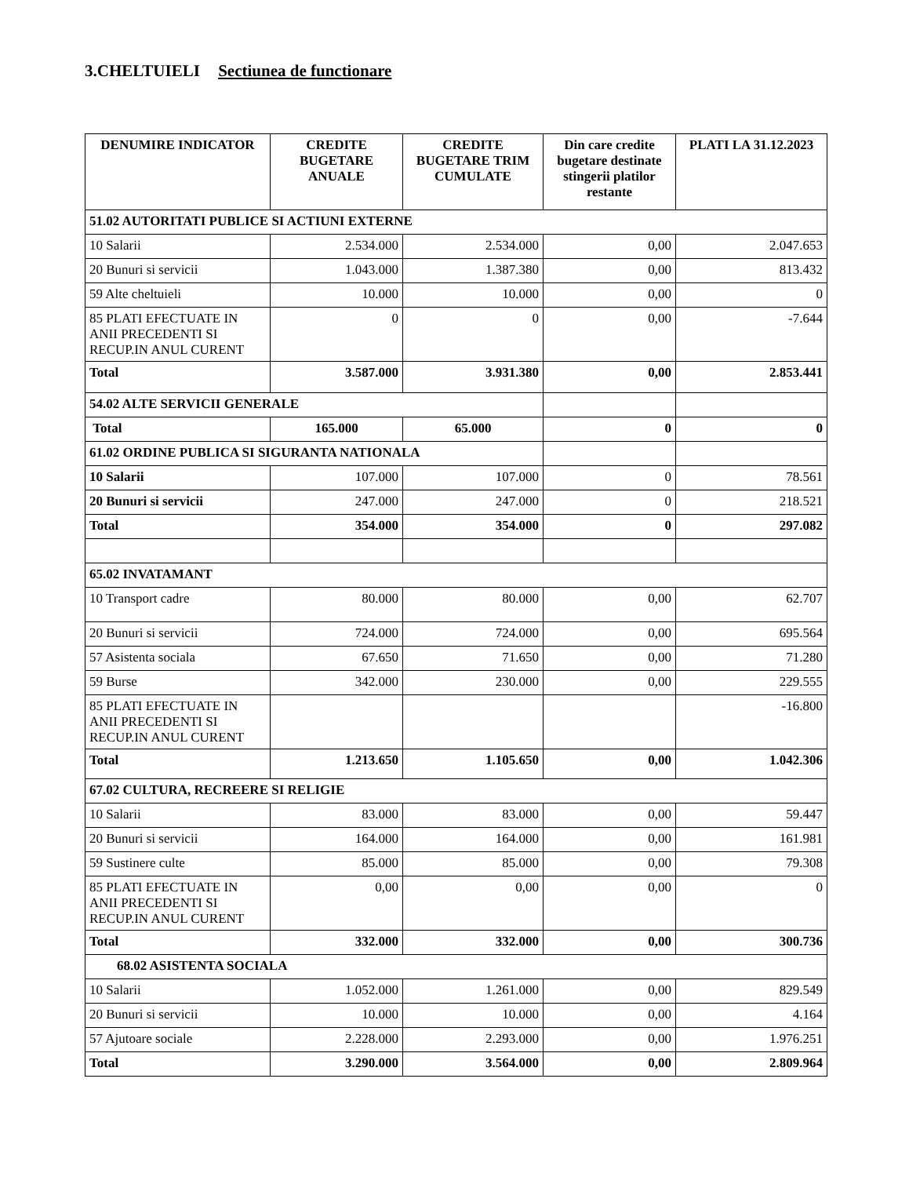3.CHELTUIELI Sectiunea de functionare
| DENUMIRE INDICATOR | CREDITE BUGETARE ANUALE | CREDITE BUGETARE TRIM CUMULATE | Din care credite bugetare destinate stingerii platilor restante | PLATI LA 31.12.2023 |
| --- | --- | --- | --- | --- |
| 51.02 AUTORITATI PUBLICE SI ACTIUNI EXTERNE | | | | |
| 10 Salarii | 2.534.000 | 2.534.000 | 0,00 | 2.047.653 |
| 20 Bunuri si servicii | 1.043.000 | 1.387.380 | 0,00 | 813.432 |
| 59 Alte cheltuieli | 10.000 | 10.000 | 0,00 | 0 |
| 85 PLATI EFECTUATE IN ANII PRECEDENTI SI RECUP.IN ANUL CURENT | 0 | 0 | 0,00 | -7.644 |
| Total | 3.587.000 | 3.931.380 | 0,00 | 2.853.441 |
| 54.02 ALTE SERVICII GENERALE | | | | |
| Total | 165.000 | 65.000 | 0 | 0 |
| 61.02 ORDINE PUBLICA SI SIGURANTA NATIONALA | | | | |
| 10 Salarii | 107.000 | 107.000 | 0 | 78.561 |
| 20 Bunuri si servicii | 247.000 | 247.000 | 0 | 218.521 |
| Total | 354.000 | 354.000 | 0 | 297.082 |
| 65.02 INVATAMANT | | | | |
| 10 Transport cadre | 80.000 | 80.000 | 0,00 | 62.707 |
| 20 Bunuri si servicii | 724.000 | 724.000 | 0,00 | 695.564 |
| 57 Asistenta sociala | 67.650 | 71.650 | 0,00 | 71.280 |
| 59 Burse | 342.000 | 230.000 | 0,00 | 229.555 |
| 85 PLATI EFECTUATE IN ANII PRECEDENTI SI RECUP.IN ANUL CURENT | | | | -16.800 |
| Total | 1.213.650 | 1.105.650 | 0,00 | 1.042.306 |
| 67.02 CULTURA, RECREERE SI RELIGIE | | | | |
| 10 Salarii | 83.000 | 83.000 | 0,00 | 59.447 |
| 20 Bunuri si servicii | 164.000 | 164.000 | 0,00 | 161.981 |
| 59 Sustinere culte | 85.000 | 85.000 | 0,00 | 79.308 |
| 85 PLATI EFECTUATE IN ANII PRECEDENTI SI RECUP.IN ANUL CURENT | 0,00 | 0,00 | 0,00 | 0 |
| Total | 332.000 | 332.000 | 0,00 | 300.736 |
| 68.02 ASISTENTA SOCIALA | | | | |
| 10 Salarii | 1.052.000 | 1.261.000 | 0,00 | 829.549 |
| 20 Bunuri si servicii | 10.000 | 10.000 | 0,00 | 4.164 |
| 57 Ajutoare sociale | 2.228.000 | 2.293.000 | 0,00 | 1.976.251 |
| Total | 3.290.000 | 3.564.000 | 0,00 | 2.809.964 |